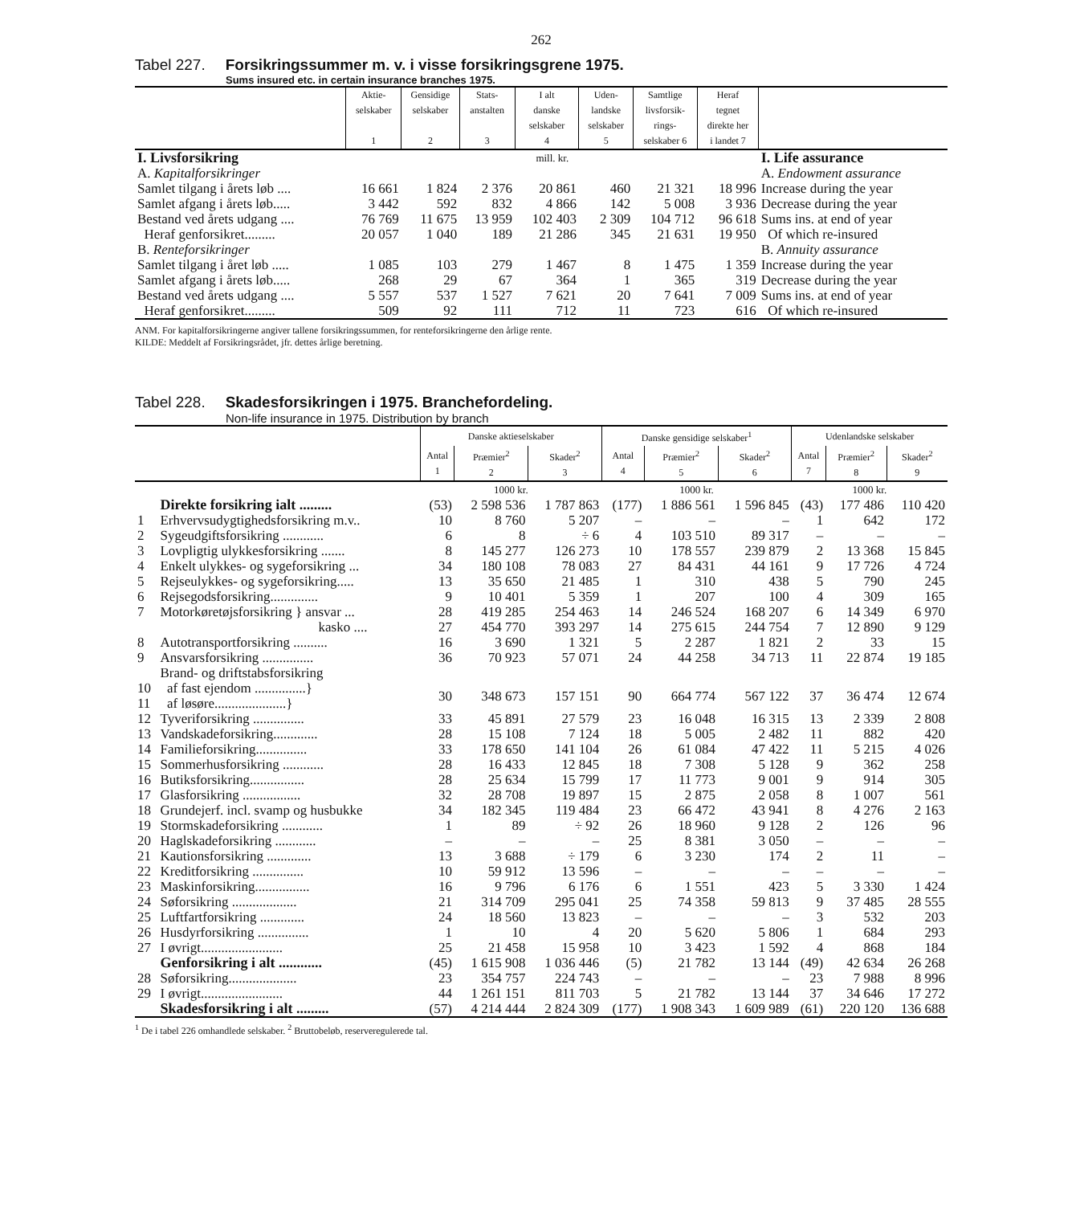262
Tabel 227. Forsikringssummer m. v. i visse forsikringsgrene 1975.
Sums insured etc. in certain insurance branches 1975.
| | Aktie- selskaber 1 | Gensidige selskaber 2 | Stats- anstalten 3 | I alt danske selskaber 4 | Uden- landske selskaber 5 | Samtlige livsforsik- rings- selskaber 6 | Heraf tegnet direkte her i landet 7 | |
| I. Livsforsikring | mill. kr. | | | | | | | I. Life assurance |
| A. Kapitalforsikringer | | | | | | | | A. Endowment assurance |
| Samlet tilgang i årets løb .... | 16 661 | 1 824 | 2 376 | 20 861 | 460 | 21 321 | 18 996 | Increase during the year |
| Samlet afgang i årets løb..... | 3 442 | 592 | 832 | 4 866 | 142 | 5 008 | 3 936 | Decrease during the year |
| Bestand ved årets udgang .... | 76 769 | 11 675 | 13 959 | 102 403 | 2 309 | 104 712 | 96 618 | Sums ins. at end of year |
| Heraf genforsikret......... | 20 057 | 1 040 | 189 | 21 286 | 345 | 21 631 | 19 950 | Of which re-insured |
| B. Renteforsikringer | | | | | | | | B. Annuity assurance |
| Samlet tilgang i året løb ..... | 1 085 | 103 | 279 | 1 467 | 8 | 1 475 | 1 359 | Increase during the year |
| Samlet afgang i årets løb..... | 268 | 29 | 67 | 364 | 1 | 365 | 319 | Decrease during the year |
| Bestand ved årets udgang .... | 5 557 | 537 | 1 527 | 7 621 | 20 | 7 641 | 7 009 | Sums ins. at end of year |
| Heraf genforsikret......... | 509 | 92 | 111 | 712 | 11 | 723 | 616 | Of which re-insured |
ANM. For kapitalforsikringerne angiver tallene forsikringssummen, for renteforsikringerne den årlige rente.
KILDE: Meddelt af Forsikringsrådet, jfr. dettes årlige beretning.
Tabel 228. Skadesforsikringen i 1975. Branchefordeling.
Non-life insurance in 1975. Distribution by branch
| | | Danske aktieselskaber | | | Danske gensidige selskaber<sup>1</sup> | | | Udenlandske selskaber | | |
| | | Antal 1 | Præmier<sup>2</sup> 2 | Skader<sup>2</sup> 3 | Antal 4 | Præmier<sup>2</sup> 5 | Skader<sup>2</sup> 6 | Antal 7 | Præmier<sup>2</sup> 8 | Skader<sup>2</sup> 9 |
| | | 1000 kr. | | | 1000 kr. | | | 1000 kr. | | |
| | Direkte forsikring ialt ......... | (53) | 2 598 536 | 1 787 863 | (177) | 1 886 561 | 1 596 845 | (43) | 177 486 | 110 420 |
| 1 | Erhvervsudygtighedsforsikring m.v.. | 10 | 8 760 | 5 207 | – | – | – | 1 | 642 | 172 |
| 2 | Sygeudgiftsforsikring ............ | 6 | 8 | ÷ 6 | 4 | 103 510 | 89 317 | – | – | – |
| 3 | Lovpligtig ulykkesforsikring ....... | 8 | 145 277 | 126 273 | 10 | 178 557 | 239 879 | 2 | 13 368 | 15 845 |
| 4 | Enkelt ulykkes- og sygeforsikring ... | 34 | 180 108 | 78 083 | 27 | 84 431 | 44 161 | 9 | 17 726 | 4 724 |
| 5 | Rejseulykkes- og sygeforsikring..... | 13 | 35 650 | 21 485 | 1 | 310 | 438 | 5 | 790 | 245 |
| 6 | Rejsegodsforsikring.............. | 9 | 10 401 | 5 359 | 1 | 207 | 100 | 4 | 309 | 165 |
| 7 | Motorkøretøjsforsikring } ansvar ... | 28 | 419 285 | 254 463 | 14 | 246 524 | 168 207 | 6 | 14 349 | 6 970 |
| | kasko .... | 27 | 454 770 | 393 297 | 14 | 275 615 | 244 754 | 7 | 12 890 | 9 129 |
| 8 | Autotransportforsikring .......... | 16 | 3 690 | 1 321 | 5 | 2 287 | 1 821 | 2 | 33 | 15 |
| 9 | Ansvarsforsikring ............... | 36 | 70 923 | 57 071 | 24 | 44 258 | 34 713 | 11 | 22 874 | 19 185 |
| | Brand- og driftstabsforsikring | | | | | | | | | |
| 10 11 | af fast ejendom ...............} af løsøre.....................} | 30 | 348 673 | 157 151 | 90 | 664 774 | 567 122 | 37 | 36 474 | 12 674 |
| 12 | Tyveriforsikring ............... | 33 | 45 891 | 27 579 | 23 | 16 048 | 16 315 | 13 | 2 339 | 2 808 |
| 13 | Vandskadeforsikring............. | 28 | 15 108 | 7 124 | 18 | 5 005 | 2 482 | 11 | 882 | 420 |
| 14 | Familieforsikring............... | 33 | 178 650 | 141 104 | 26 | 61 084 | 47 422 | 11 | 5 215 | 4 026 |
| 15 | Sommerhusforsikring ............ | 28 | 16 433 | 12 845 | 18 | 7 308 | 5 128 | 9 | 362 | 258 |
| 16 | Butiksforsikring................ | 28 | 25 634 | 15 799 | 17 | 11 773 | 9 001 | 9 | 914 | 305 |
| 17 | Glasforsikring ................. | 32 | 28 708 | 19 897 | 15 | 2 875 | 2 058 | 8 | 1 007 | 561 |
| 18 | Grundejerf. incl. svamp og husbukke | 34 | 182 345 | 119 484 | 23 | 66 472 | 43 941 | 8 | 4 276 | 2 163 |
| 19 | Stormskadeforsikring ............ | 1 | 89 | ÷ 92 | 26 | 18 960 | 9 128 | 2 | 126 | 96 |
| 20 | Haglskadeforsikring ............ | – | – | – | 25 | 8 381 | 3 050 | – | – | – |
| 21 | Kautionsforsikring ............. | 13 | 3 688 | ÷ 179 | 6 | 3 230 | 174 | 2 | 11 | – |
| 22 | Kreditforsikring ............... | 10 | 59 912 | 13 596 | – | – | – | – | – | – |
| 23 | Maskinforsikring................ | 16 | 9 796 | 6 176 | 6 | 1 551 | 423 | 5 | 3 330 | 1 424 |
| 24 | Søforsikring ................... | 21 | 314 709 | 295 041 | 25 | 74 358 | 59 813 | 9 | 37 485 | 28 555 |
| 25 | Luftfartforsikring ............. | 24 | 18 560 | 13 823 | – | – | – | 3 | 532 | 203 |
| 26 | Husdyrforsikring ............... | 1 | 10 | 4 | 20 | 5 620 | 5 806 | 1 | 684 | 293 |
| 27 | I øvrigt........................ | 25 | 21 458 | 15 958 | 10 | 3 423 | 1 592 | 4 | 868 | 184 |
| | Genforsikring i alt ............ | (45) | 1 615 908 | 1 036 446 | (5) | 21 782 | 13 144 | (49) | 42 634 | 26 268 |
| 28 | Søforsikring.................... | 23 | 354 757 | 224 743 | – | – | – | 23 | 7 988 | 8 996 |
| 29 | I øvrigt........................ | 44 | 1 261 151 | 811 703 | 5 | 21 782 | 13 144 | 37 | 34 646 | 17 272 |
| | Skadesforsikring i alt ......... | (57) | 4 214 444 | 2 824 309 | (177) | 1 908 343 | 1 609 989 | (61) | 220 120 | 136 688 |
<sup>1</sup> De i tabel 226 omhandlede selskaber. <sup>2</sup> Bruttobeløb, reserveregulerede tal.